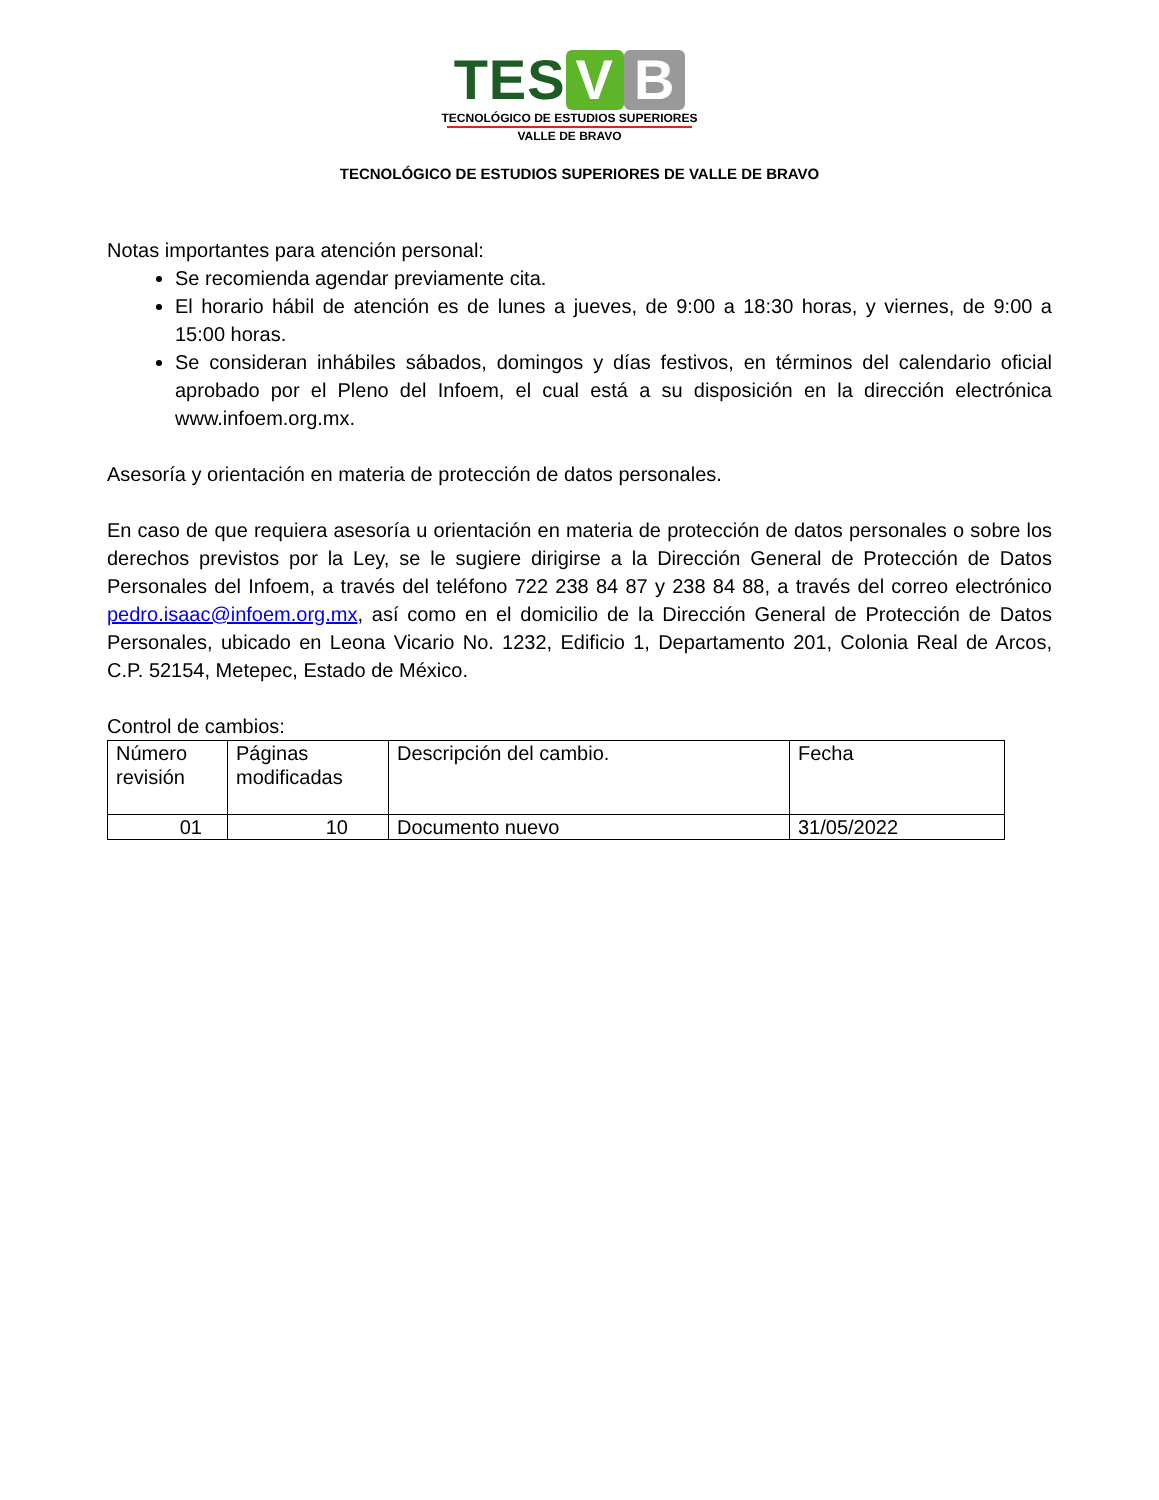TES V B
TECNOLÓGICO DE ESTUDIOS SUPERIORES
VALLE DE BRAVO
TECNOLÓGICO DE ESTUDIOS SUPERIORES DE VALLE DE BRAVO
Notas importantes para atención personal:
Se recomienda agendar previamente cita.
El horario hábil de atención es de lunes a jueves, de 9:00 a 18:30 horas, y viernes, de 9:00 a 15:00 horas.
Se consideran inhábiles sábados, domingos y días festivos, en términos del calendario oficial aprobado por el Pleno del Infoem, el cual está a su disposición en la dirección electrónica www.infoem.org.mx.
Asesoría y orientación en materia de protección de datos personales.
En caso de que requiera asesoría u orientación en materia de protección de datos personales o sobre los derechos previstos por la Ley, se le sugiere dirigirse a la Dirección General de Protección de Datos Personales del Infoem, a través del teléfono 722 238 84 87 y 238 84 88, a través del correo electrónico pedro.isaac@infoem.org.mx, así como en el domicilio de la Dirección General de Protección de Datos Personales, ubicado en Leona Vicario No. 1232, Edificio 1, Departamento 201, Colonia Real de Arcos, C.P. 52154, Metepec, Estado de México.
Control de cambios:
| Número revisión | Páginas modificadas | Descripción del cambio. | Fecha |
| 01 | 10 | Documento nuevo | 31/05/2022 |